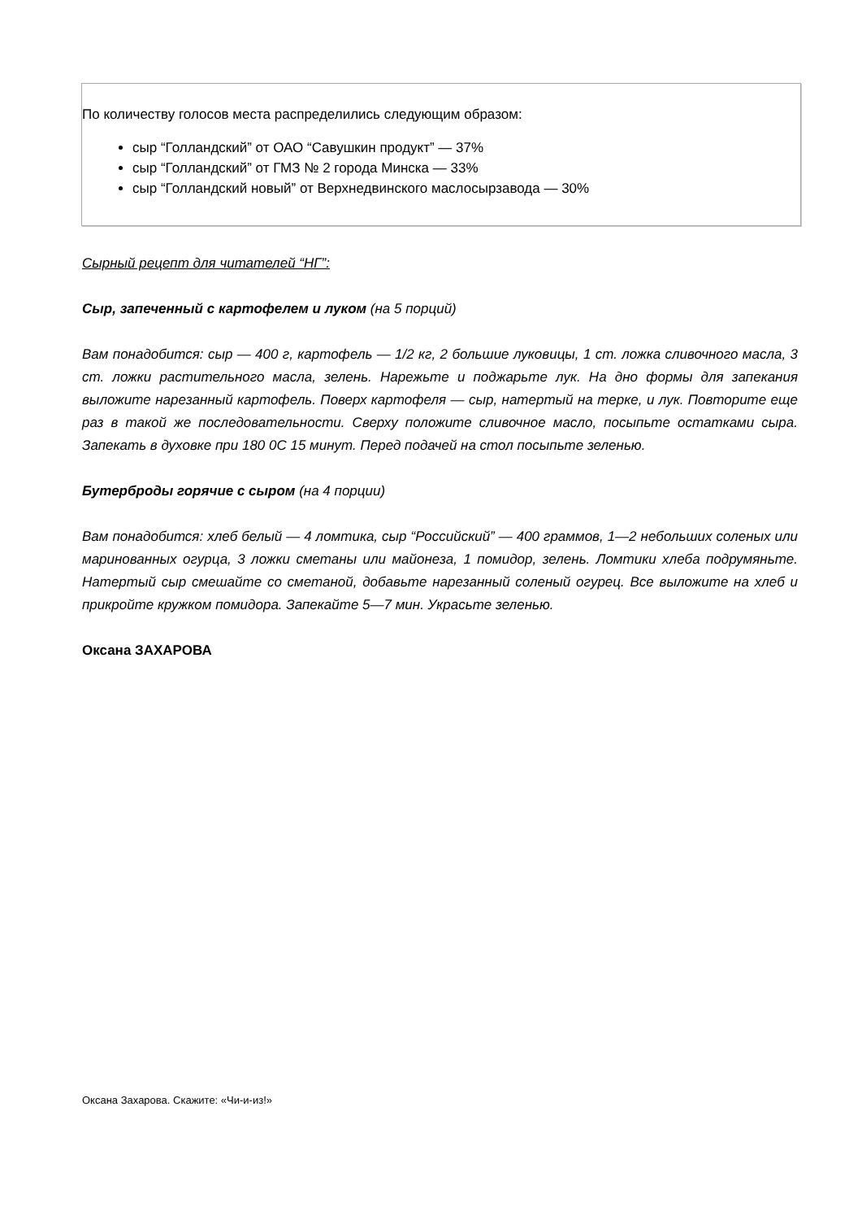По количеству голосов места распределились следующим образом:
сыр “Голландский” от ОАО “Савушкин продукт” — 37%
сыр “Голландский” от ГМЗ № 2 города Минска — 33%
сыр “Голландский новый” от Верхнедвинского маслосырзавода — 30%
Сырный рецепт для читателей “НГ”:
Сыр, запеченный с картофелем и луком (на 5 порций)
Вам понадобится: сыр — 400 г, картофель — 1/2 кг, 2 большие луковицы, 1 ст. ложка сливочного масла, 3 ст. ложки растительного масла, зелень. Нарежьте и поджарьте лук. На дно формы для запекания выложите нарезанный картофель. Поверх картофеля — сыр, натертый на терке, и лук. Повторите еще раз в такой же последовательности. Сверху положите сливочное масло, посыпьте остатками сыра. Запекать в духовке при 180 0С 15 минут. Перед подачей на стол посыпьте зеленью.
Бутерброды горячие с сыром (на 4 порции)
Вам понадобится: хлеб белый — 4 ломтика, сыр “Российский” — 400 граммов, 1—2 небольших соленых или маринованных огурца, 3 ложки сметаны или майонеза, 1 помидор, зелень. Ломтики хлеба подрумяньте. Натертый сыр смешайте со сметаной, добавьте нарезанный соленый огурец. Все выложите на хлеб и прикройте кружком помидора. Запекайте 5—7 мин. Украсьте зеленью.
Оксана ЗАХАРОВА
Оксана Захарова. Скажите: «Чи-и-из!»